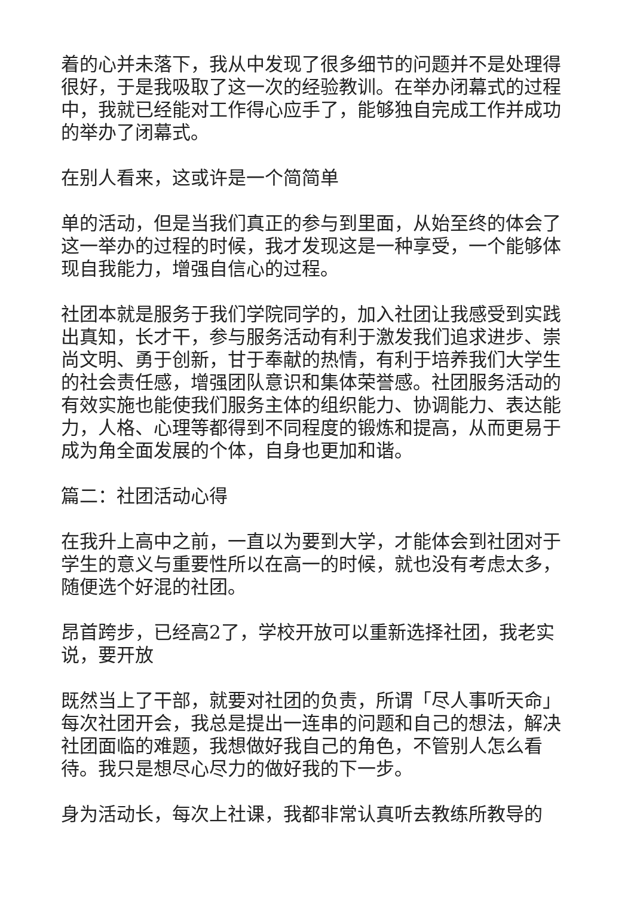着的心并未落下，我从中发现了很多细节的问题并不是处理得很好，于是我吸取了这一次的经验教训。在举办闭幕式的过程中，我就已经能对工作得心应手了，能够独自完成工作并成功的举办了闭幕式。
在别人看来，这或许是一个简简单
单的活动，但是当我们真正的参与到里面，从始至终的体会了这一举办的过程的时候，我才发现这是一种享受，一个能够体现自我能力，增强自信心的过程。
社团本就是服务于我们学院同学的，加入社团让我感受到实践出真知，长才干，参与服务活动有利于激发我们追求进步、崇尚文明、勇于创新，甘于奉献的热情，有利于培养我们大学生的社会责任感，增强团队意识和集体荣誉感。社团服务活动的有效实施也能使我们服务主体的组织能力、协调能力、表达能力，人格、心理等都得到不同程度的锻炼和提高，从而更易于成为角全面发展的个体，自身也更加和谐。
篇二：社团活动心得
在我升上高中之前，一直以为要到大学，才能体会到社团对于学生的意义与重要性所以在高一的时候，就也没有考虑太多，随便选个好混的社团。
昂首跨步，已经高2了，学校开放可以重新选择社团，我老实说，要开放
既然当上了干部，就要对社团的负责，所谓「尽人事听天命」每次社团开会，我总是提出一连串的问题和自己的想法，解决社团面临的难题，我想做好我自己的角色，不管别人怎么看待。我只是想尽心尽力的做好我的下一步。
身为活动长，每次上社课，我都非常认真听去教练所教导的